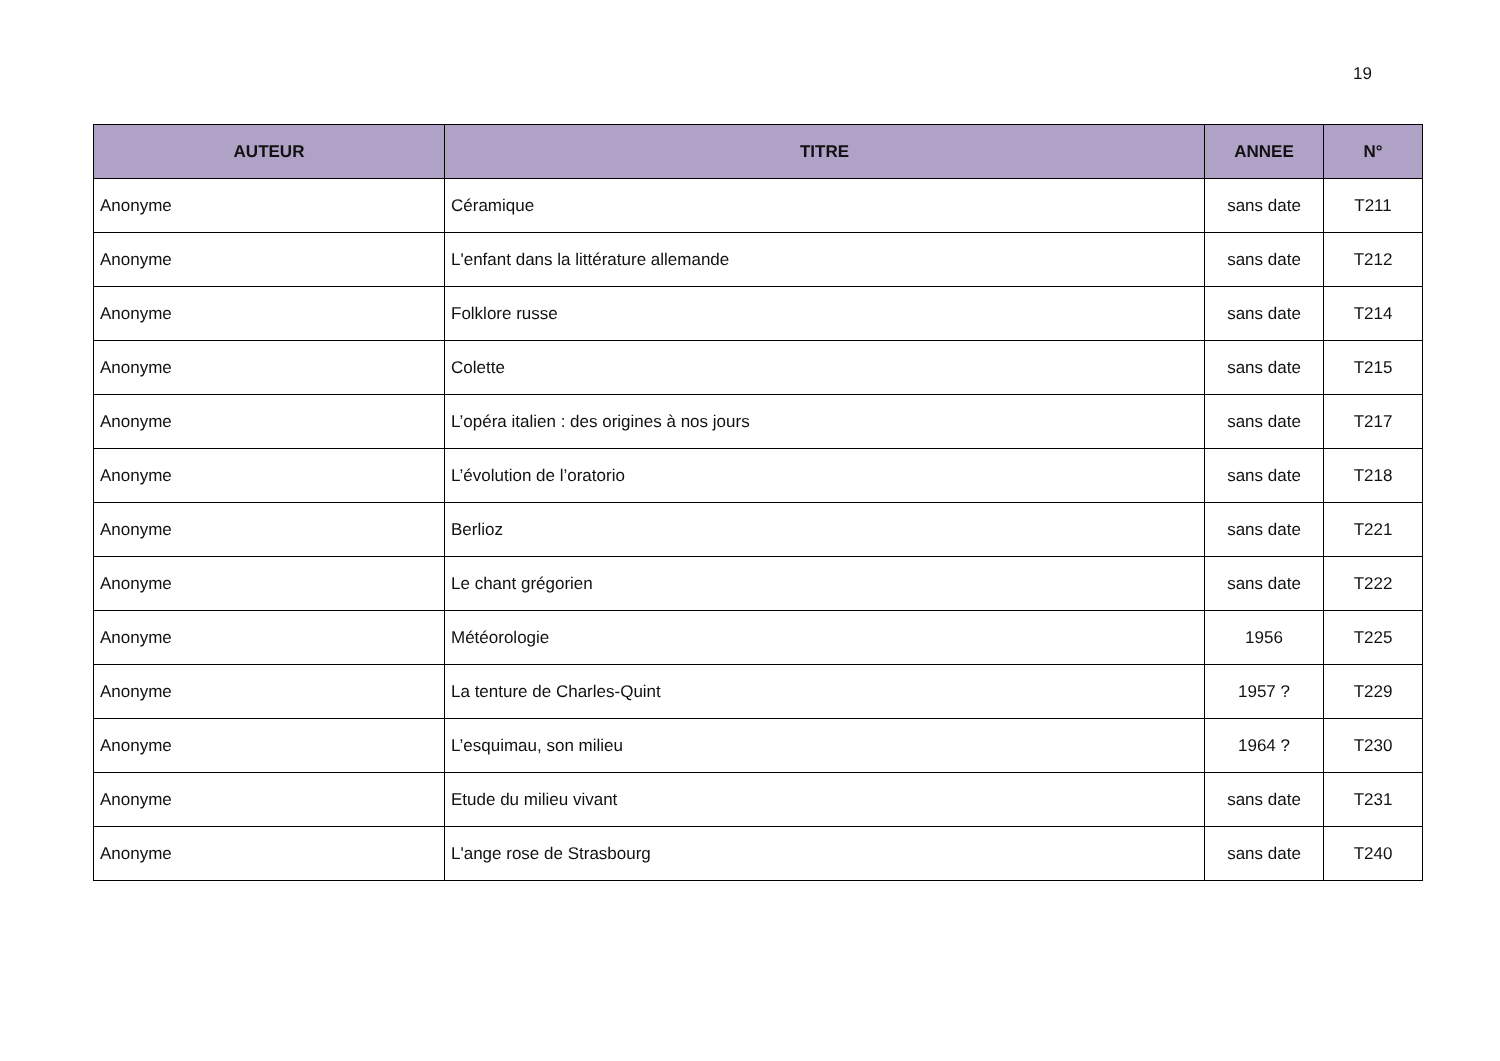19
| AUTEUR | TITRE | ANNEE | N° |
| --- | --- | --- | --- |
| Anonyme | Céramique | sans date | T211 |
| Anonyme | L'enfant dans la littérature allemande | sans date | T212 |
| Anonyme | Folklore russe | sans date | T214 |
| Anonyme | Colette | sans date | T215 |
| Anonyme | L’opéra italien : des origines à nos jours | sans date | T217 |
| Anonyme | L’évolution de l’oratorio | sans date | T218 |
| Anonyme | Berlioz | sans date | T221 |
| Anonyme | Le chant grégorien | sans date | T222 |
| Anonyme | Météorologie | 1956 | T225 |
| Anonyme | La tenture de Charles-Quint | 1957 ? | T229 |
| Anonyme | L’esquimau, son milieu | 1964 ? | T230 |
| Anonyme | Etude du milieu vivant | sans date | T231 |
| Anonyme | L'ange rose de Strasbourg | sans date | T240 |